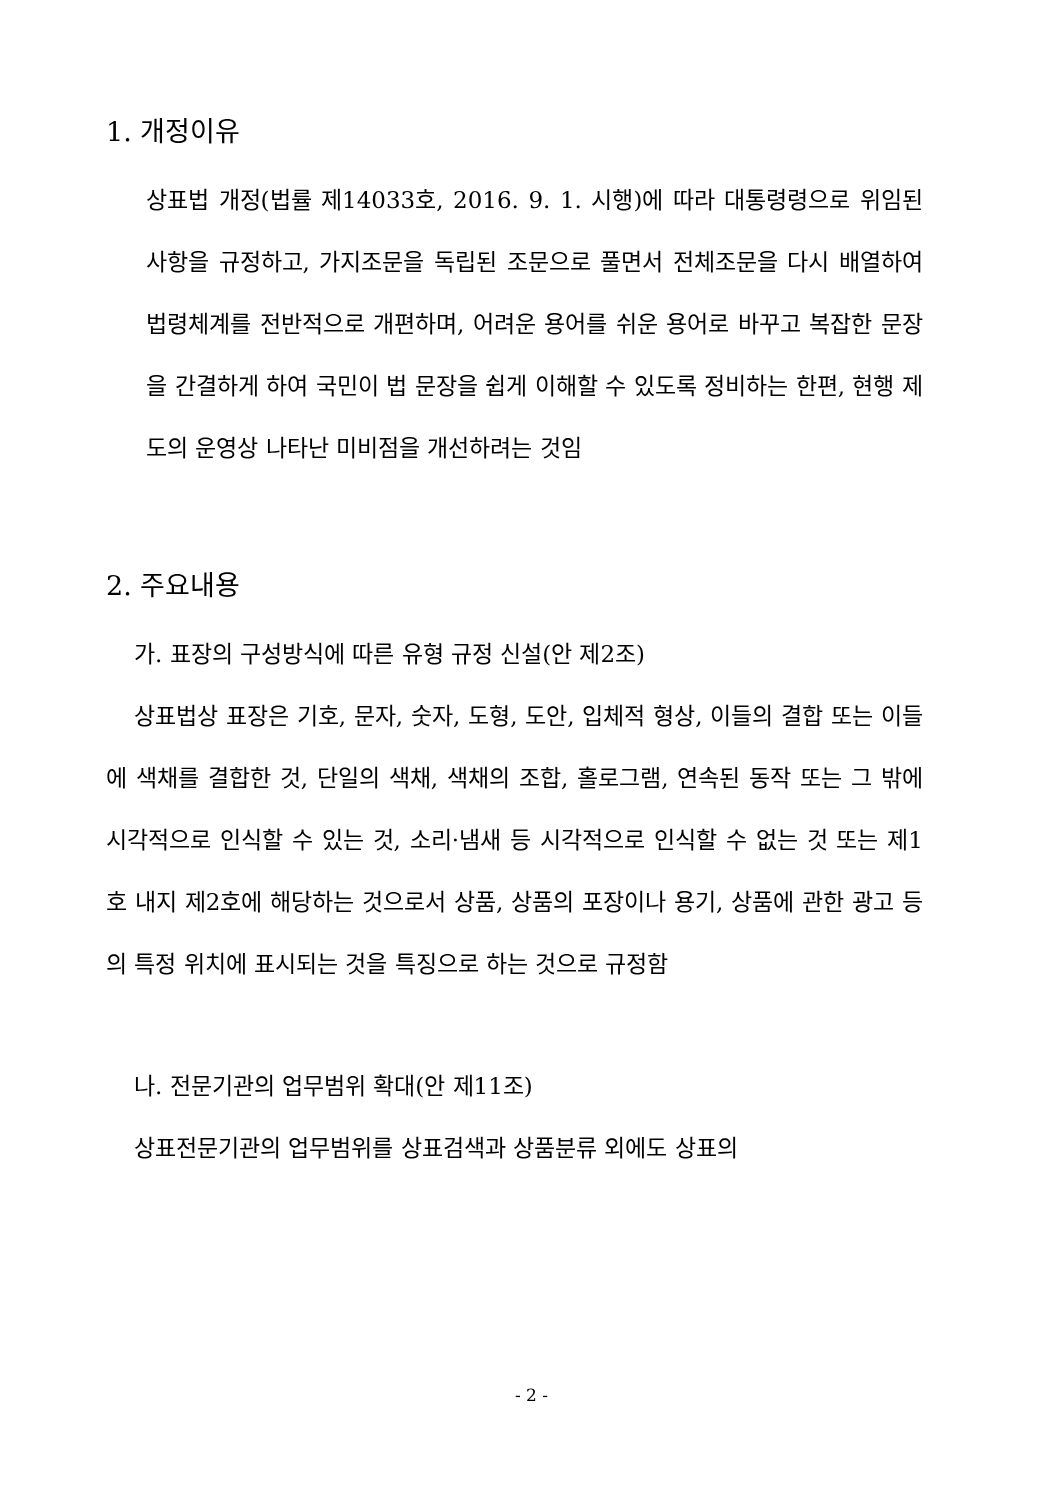1. 개정이유
상표법 개정(법률 제14033호, 2016. 9. 1. 시행)에 따라 대통령령으로 위임된 사항을 규정하고, 가지조문을 독립된 조문으로 풀면서 전체조문을 다시 배열하여 법령체계를 전반적으로 개편하며, 어려운 용어를 쉬운 용어로 바꾸고 복잡한 문장을 간결하게 하여 국민이 법 문장을 쉽게 이해할 수 있도록 정비하는 한편, 현행 제도의 운영상 나타난 미비점을 개선하려는 것임
2. 주요내용
가. 표장의 구성방식에 따른 유형 규정 신설(안 제2조)
상표법상 표장은 기호, 문자, 숫자, 도형, 도안, 입체적 형상, 이들의 결합 또는 이들에 색채를 결합한 것, 단일의 색채, 색채의 조합, 홀로그램, 연속된 동작 또는 그 밖에 시각적으로 인식할 수 있는 것, 소리·냄새 등 시각적으로 인식할 수 없는 것 또는 제1호 내지 제2호에 해당하는 것으로서 상품, 상품의 포장이나 용기, 상품에 관한 광고 등의 특정 위치에 표시되는 것을 특징으로 하는 것으로 규정함
나. 전문기관의 업무범위 확대(안 제11조)
상표전문기관의 업무범위를 상표검색과 상품분류 외에도 상표의
- 2 -